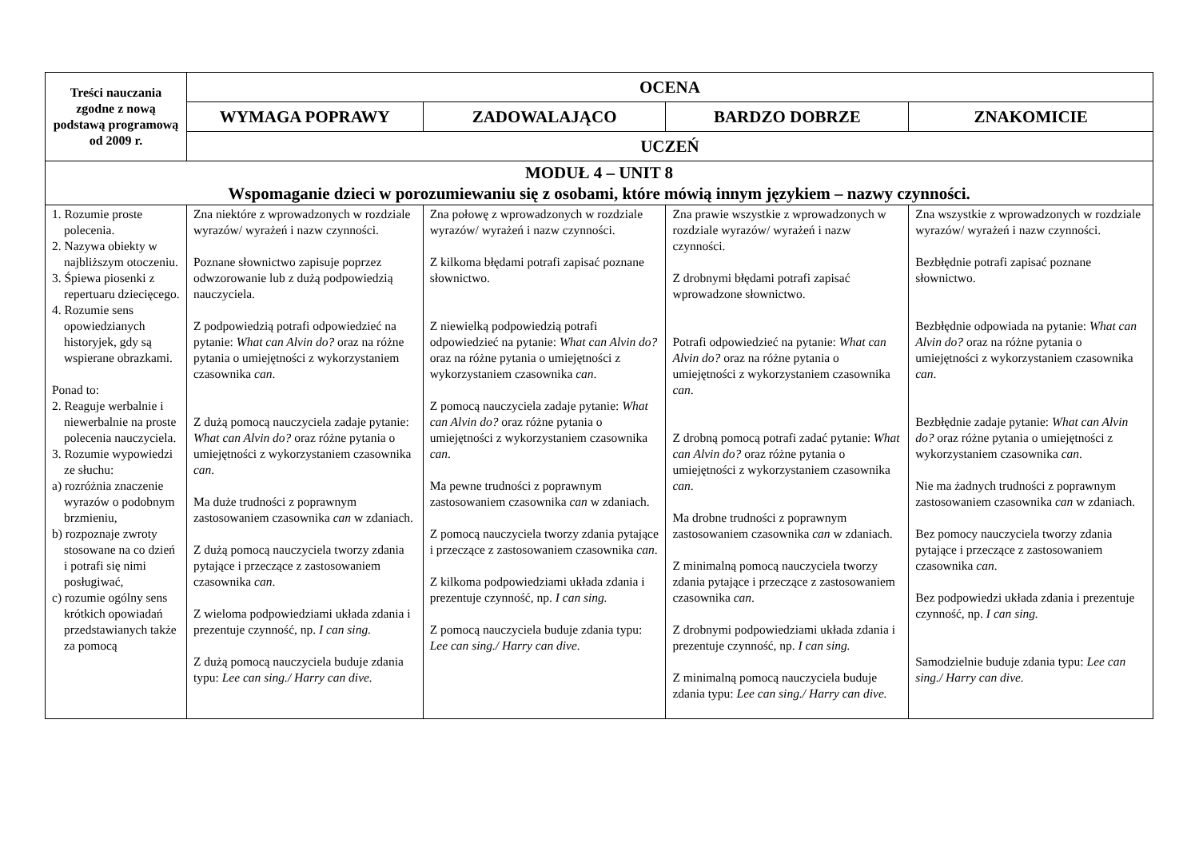| Treści nauczania zgodne z nową podstawą programową od 2009 r. | OCENA | | | |
| --- | --- | --- | --- | --- |
| | WYMAGA POPRAWY | ZADOWALAJĄCO | BARDZO DOBRZE | ZNAKOMICIE |
| | UCZEŃ | | | |
| MODUŁ 4 – UNIT 8 Wspomaganie dzieci w porozumiewaniu się z osobami, które mówią innym językiem – nazwy czynności. | | | | |
| 1. Rozumie proste polecenia. 2. Nazywa obiekty w najbliższym otoczeniu. 3. Śpiewa piosenki z repertuaru dziecięcego. 4. Rozumie sens opowiedzianych historyjek, gdy są wspierane obrazkami. Ponad to: 2. Reaguje werbalnie i niewerbalnie na proste polecenia nauczyciela. 3. Rozumie wypowiedzi ze słuchu: a) rozróżnia znaczenie wyrazów o podobnym brzmieniu, b) rozpoznaje zwroty stosowane na co dzień i potrafi się nimi posługiwać, c) rozumie ogólny sens krótkich opowiadań przedstawianych także za pomocą | Zna niektóre z wprowadzonych w rozdziale wyrazów/ wyrażeń i nazw czynności. Poznane słownictwo zapisuje poprzez odwzorowanie lub z dużą podpowiedzią nauczyciela. Z podpowiedzią potrafi odpowiedzieć na pytanie: What can Alvin do? oraz na różne pytania o umiejętności z wykorzystaniem czasownika can . Z dużą pomocą nauczyciela zadaje pytanie: What can Alvin do? oraz różne pytania o umiejętności z wykorzystaniem czasownika can . Ma duże trudności z poprawnym zastosowaniem czasownika can w zdaniach. Z dużą pomocą nauczyciela tworzy zdania pytające i przeczące z zastosowaniem czasownika can . Z wieloma podpowiedziami układa zdania i prezentuje czynność, np. I can sing. Z dużą pomocą nauczyciela buduje zdania typu: Lee can sing./ Harry can dive. | Zna połowę z wprowadzonych w rozdziale wyrazów/ wyrażeń i nazw czynności. Z kilkoma błędami potrafi zapisać poznane słownictwo. Z niewielką podpowiedzią potrafi odpowiedzieć na pytanie: What can Alvin do? oraz na różne pytania o umiejętności z wykorzystaniem czasownika can . Z pomocą nauczyciela zadaje pytanie: What can Alvin do? oraz różne pytania o umiejętności z wykorzystaniem czasownika can . Ma pewne trudności z poprawnym zastosowaniem czasownika can w zdaniach. Z pomocą nauczyciela tworzy zdania pytające i przeczące z zastosowaniem czasownika can . Z kilkoma podpowiedziami układa zdania i prezentuje czynność, np. I can sing. Z pomocą nauczyciela buduje zdania typu: Lee can sing./ Harry can dive. | Zna prawie wszystkie z wprowadzonych w rozdziale wyrazów/ wyrażeń i nazw czynności. Z drobnymi błędami potrafi zapisać wprowadzone słownictwo. Potrafi odpowiedzieć na pytanie: What can Alvin do? oraz na różne pytania o umiejętności z wykorzystaniem czasownika can . Z drobną pomocą potrafi zadać pytanie: What can Alvin do? oraz różne pytania o umiejętności z wykorzystaniem czasownika can . Ma drobne trudności z poprawnym zastosowaniem czasownika can w zdaniach. Z minimalną pomocą nauczyciela tworzy zdania pytające i przeczące z zastosowaniem czasownika can . Z drobnymi podpowiedziami układa zdania i prezentuje czynność, np. I can sing. Z minimalną pomocą nauczyciela buduje zdania typu: Lee can sing./ Harry can dive. | Zna wszystkie z wprowadzonych w rozdziale wyrazów/ wyrażeń i nazw czynności. Bezbłędnie potrafi zapisać poznane słownictwo. Bezbłędnie odpowiada na pytanie: What can Alvin do? oraz na różne pytania o umiejętności z wykorzystaniem czasownika can . Bezbłędnie zadaje pytanie: What can Alvin do? oraz różne pytania o umiejętności z wykorzystaniem czasownika can . Nie ma żadnych trudności z poprawnym zastosowaniem czasownika can w zdaniach. Bez pomocy nauczyciela tworzy zdania pytające i przeczące z zastosowaniem czasownika can . Bez podpowiedzi układa zdania i prezentuje czynność, np. I can sing. Samodzielnie buduje zdania typu: Lee can sing./ Harry can dive. |